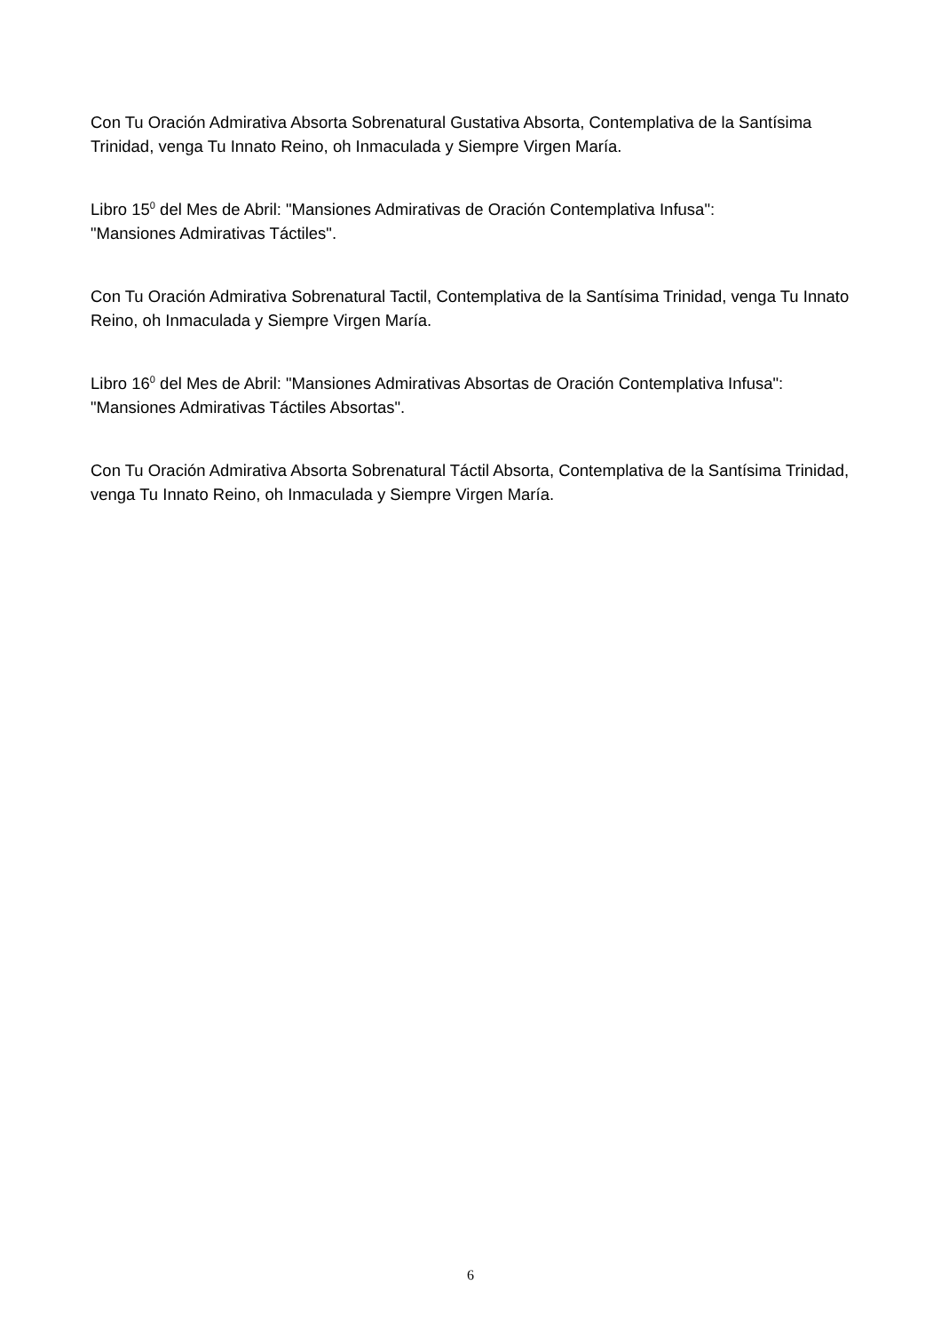Con Tu Oración Admirativa Absorta Sobrenatural Gustativa Absorta, Contemplativa de la Santísima Trinidad, venga Tu Innato Reino, oh Inmaculada y Siempre Virgen María.
Libro 15<sup>0</sup> del Mes de Abril: "Mansiones Admirativas de Oración Contemplativa Infusa":
"Mansiones Admirativas Táctiles".
Con Tu Oración Admirativa Sobrenatural Tactil, Contemplativa de la Santísima Trinidad, venga Tu Innato Reino, oh Inmaculada y Siempre Virgen María.
Libro 16<sup>0</sup> del Mes de Abril: "Mansiones Admirativas Absortas de Oración Contemplativa Infusa":
"Mansiones Admirativas Táctiles Absortas".
Con Tu Oración Admirativa Absorta Sobrenatural Táctil Absorta, Contemplativa de la Santísima Trinidad, venga Tu Innato Reino, oh Inmaculada y Siempre Virgen María.
6